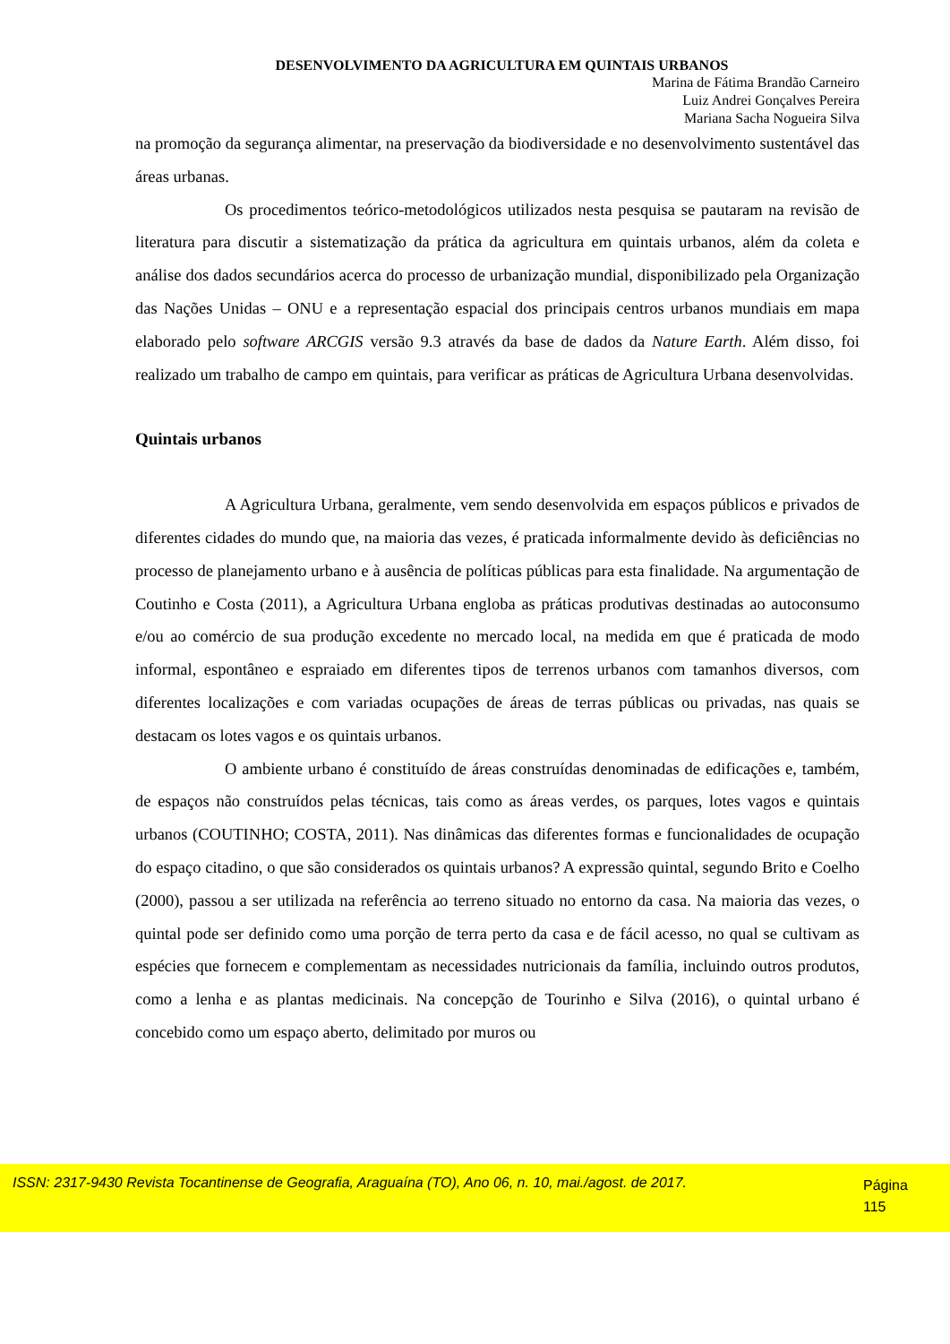DESENVOLVIMENTO DA AGRICULTURA EM QUINTAIS URBANOS
Marina de Fátima Brandão Carneiro
Luiz Andrei Gonçalves Pereira
Mariana Sacha Nogueira Silva
na promoção da segurança alimentar, na preservação da biodiversidade e no desenvolvimento sustentável das áreas urbanas.
Os procedimentos teórico-metodológicos utilizados nesta pesquisa se pautaram na revisão de literatura para discutir a sistematização da prática da agricultura em quintais urbanos, além da coleta e análise dos dados secundários acerca do processo de urbanização mundial, disponibilizado pela Organização das Nações Unidas – ONU e a representação espacial dos principais centros urbanos mundiais em mapa elaborado pelo software ARCGIS versão 9.3 através da base de dados da Nature Earth. Além disso, foi realizado um trabalho de campo em quintais, para verificar as práticas de Agricultura Urbana desenvolvidas.
Quintais urbanos
A Agricultura Urbana, geralmente, vem sendo desenvolvida em espaços públicos e privados de diferentes cidades do mundo que, na maioria das vezes, é praticada informalmente devido às deficiências no processo de planejamento urbano e à ausência de políticas públicas para esta finalidade. Na argumentação de Coutinho e Costa (2011), a Agricultura Urbana engloba as práticas produtivas destinadas ao autoconsumo e/ou ao comércio de sua produção excedente no mercado local, na medida em que é praticada de modo informal, espontâneo e espraiado em diferentes tipos de terrenos urbanos com tamanhos diversos, com diferentes localizações e com variadas ocupações de áreas de terras públicas ou privadas, nas quais se destacam os lotes vagos e os quintais urbanos.
O ambiente urbano é constituído de áreas construídas denominadas de edificações e, também, de espaços não construídos pelas técnicas, tais como as áreas verdes, os parques, lotes vagos e quintais urbanos (COUTINHO; COSTA, 2011). Nas dinâmicas das diferentes formas e funcionalidades de ocupação do espaço citadino, o que são considerados os quintais urbanos? A expressão quintal, segundo Brito e Coelho (2000), passou a ser utilizada na referência ao terreno situado no entorno da casa. Na maioria das vezes, o quintal pode ser definido como uma porção de terra perto da casa e de fácil acesso, no qual se cultivam as espécies que fornecem e complementam as necessidades nutricionais da família, incluindo outros produtos, como a lenha e as plantas medicinais. Na concepção de Tourinho e Silva (2016), o quintal urbano é concebido como um espaço aberto, delimitado por muros ou
ISSN: 2317-9430 Revista Tocantinense de Geografia, Araguaína (TO), Ano 06, n. 10, mai./agost. de 2017.
Página
115